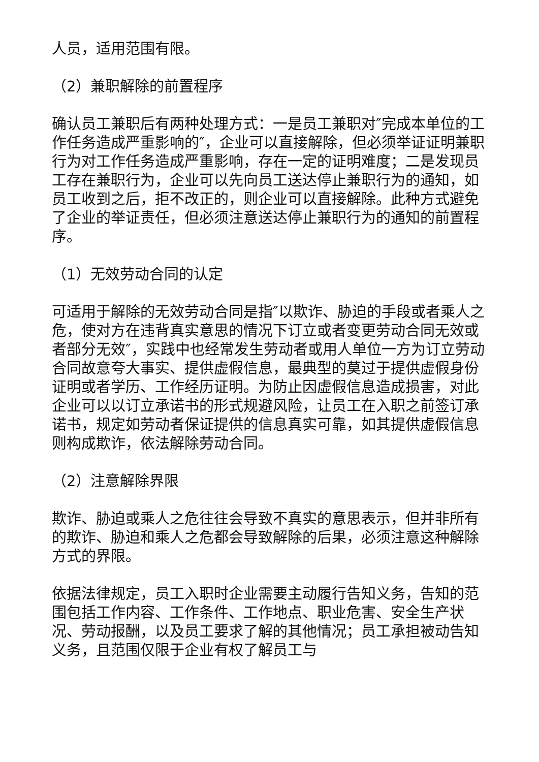人员，适用范围有限。
（2）兼职解除的前置程序
确认员工兼职后有两种处理方式：一是员工兼职对″完成本单位的工作任务造成严重影响的″，企业可以直接解除，但必须举证证明兼职行为对工作任务造成严重影响，存在一定的证明难度；二是发现员工存在兼职行为，企业可以先向员工送达停止兼职行为的通知，如员工收到之后，拒不改正的，则企业可以直接解除。此种方式避免了企业的举证责任，但必须注意送达停止兼职行为的通知的前置程序。
（1）无效劳动合同的认定
可适用于解除的无效劳动合同是指″以欺诈、胁迫的手段或者乘人之危，使对方在违背真实意思的情况下订立或者变更劳动合同无效或者部分无效″，实践中也经常发生劳动者或用人单位一方为订立劳动合同故意夸大事实、提供虚假信息，最典型的莫过于提供虚假身份证明或者学历、工作经历证明。为防止因虚假信息造成损害，对此企业可以以订立承诺书的形式规避风险，让员工在入职之前签订承诺书，规定如劳动者保证提供的信息真实可靠，如其提供虚假信息则构成欺诈，依法解除劳动合同。
（2）注意解除界限
欺诈、胁迫或乘人之危往往会导致不真实的意思表示，但并非所有的欺诈、胁迫和乘人之危都会导致解除的后果，必须注意这种解除方式的界限。
依据法律规定，员工入职时企业需要主动履行告知义务，告知的范围包括工作内容、工作条件、工作地点、职业危害、安全生产状况、劳动报酬，以及员工要求了解的其他情况；员工承担被动告知义务，且范围仅限于企业有权了解员工与